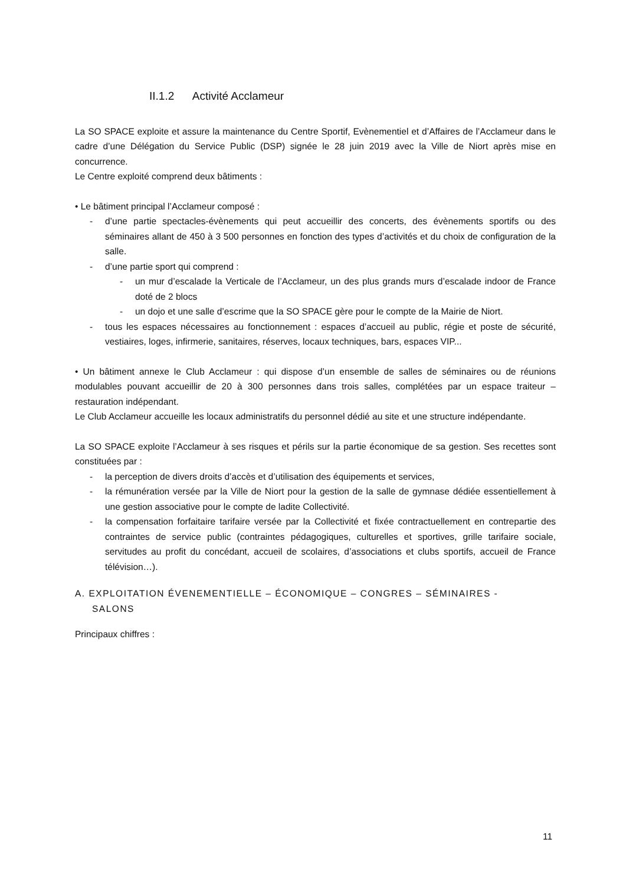II.1.2 Activité Acclameur
La SO SPACE exploite et assure la maintenance du Centre Sportif, Evènementiel et d’Affaires de l’Acclameur dans le cadre d’une Délégation du Service Public (DSP) signée le 28 juin 2019 avec la Ville de Niort après mise en concurrence.
Le Centre exploité comprend deux bâtiments :
• Le bâtiment principal l’Acclameur composé :
- d’une partie spectacles-évènements qui peut accueillir des concerts, des évènements sportifs ou des séminaires allant de 450 à 3 500 personnes en fonction des types d’activités et du choix de configuration de la salle.
- d’une partie sport qui comprend :
- un mur d’escalade la Verticale de l’Acclameur, un des plus grands murs d’escalade indoor de France doté de 2 blocs
- un dojo et une salle d’escrime que la SO SPACE gère pour le compte de la Mairie de Niort.
- tous les espaces nécessaires au fonctionnement : espaces d’accueil au public, régie et poste de sécurité, vestiaires, loges, infirmerie, sanitaires, réserves, locaux techniques, bars, espaces VIP...
• Un bâtiment annexe le Club Acclameur : qui dispose d’un ensemble de salles de séminaires ou de réunions modulables pouvant accueillir de 20 à 300 personnes dans trois salles, complétées par un espace traiteur – restauration indépendant.
Le Club Acclameur accueille les locaux administratifs du personnel dédié au site et une structure indépendante.
La SO SPACE exploite l’Acclameur à ses risques et périls sur la partie économique de sa gestion. Ses recettes sont constituées par :
- la perception de divers droits d’accès et d’utilisation des équipements et services,
- la rémunération versée par la Ville de Niort pour la gestion de la salle de gymnase dédiée essentiellement à une gestion associative pour le compte de ladite Collectivité.
- la compensation forfaitaire tarifaire versée par la Collectivité et fixée contractuellement en contrepartie des contraintes de service public (contraintes pédagogiques, culturelles et sportives, grille tarifaire sociale, servitudes au profit du concédant, accueil de scolaires, d’associations et clubs sportifs, accueil de France télévision…).
A. EXPLOITATION ÉVENEMENTIELLE – ÉCONOMIQUE – CONGRES – SÉMINAIRES -
SALONS
Principaux chiffres :
11